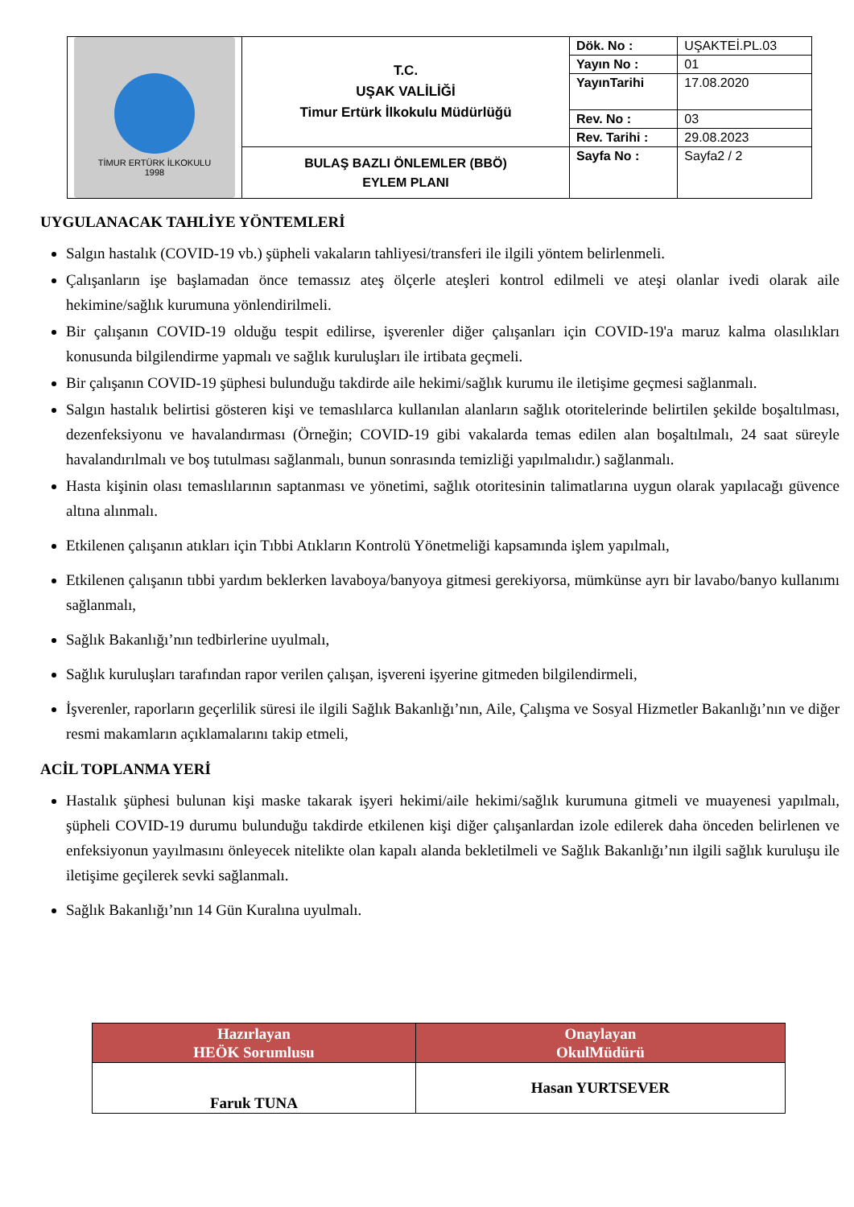| TİMUR ERTÜRK İLKOKULU 1998 | T.C. UŞAK VALİLİĞİ Timur Ertürk İlkokulu Müdürlüğü | Dök. No : | UŞAKTEİ.PL.03 |
| | | Yayın No : | 01 |
| | | YayınTarihi | 17.08.2020 |
| | | Rev. No : | 03 |
| | | Rev. Tarihi : | 29.08.2023 |
| | BULAŞ BAZLI ÖNLEMLER (BBÖ) EYLEM PLANI | Sayfa No : | Sayfa2 / 2 |
UYGULANACAK TAHLİYE YÖNTEMLERİ
Salgın hastalık (COVID-19 vb.) şüpheli vakaların tahliyesi/transferi ile ilgili yöntem belirlenmeli.
Çalışanların işe başlamadan önce temassız ateş ölçerle ateşleri kontrol edilmeli ve ateşi olanlar ivedi olarak aile hekimine/sağlık kurumuna yönlendirilmeli.
Bir çalışanın COVID-19 olduğu tespit edilirse, işverenler diğer çalışanları için COVID-19'a maruz kalma olasılıkları konusunda bilgilendirme yapmalı ve sağlık kuruluşları ile irtibata geçmeli.
Bir çalışanın COVID-19 şüphesi bulunduğu takdirde aile hekimi/sağlık kurumu ile iletişime geçmesi sağlanmalı.
Salgın hastalık belirtisi gösteren kişi ve temaslılarca kullanılan alanların sağlık otoritelerinde belirtilen şekilde boşaltılması, dezenfeksiyonu ve havalandırması (Örneğin; COVID-19 gibi vakalarda temas edilen alan boşaltılmalı, 24 saat süreyle havalandırılmalı ve boş tutulması sağlanmalı, bunun sonrasında temizliği yapılmalıdır.) sağlanmalı.
Hasta kişinin olası temaslılarının saptanması ve yönetimi, sağlık otoritesinin talimatlarına uygun olarak yapılacağı güvence altına alınmalı.
Etkilenen çalışanın atıkları için Tıbbi Atıkların Kontrolü Yönetmeliği kapsamında işlem yapılmalı,
Etkilenen çalışanın tıbbi yardım beklerken lavaboya/banyoya gitmesi gerekiyorsa, mümkünse ayrı bir lavabo/banyo kullanımı sağlanmalı,
Sağlık Bakanlığı’nın tedbirlerine uyulmalı,
Sağlık kuruluşları tarafından rapor verilen çalışan, işvereni işyerine gitmeden bilgilendirmeli,
İşverenler, raporların geçerlilik süresi ile ilgili Sağlık Bakanlığı’nın, Aile, Çalışma ve Sosyal Hizmetler Bakanlığı’nın ve diğer resmi makamların açıklamalarını takip etmeli,
ACİL TOPLANMA YERİ
Hastalık şüphesi bulunan kişi maske takarak işyeri hekimi/aile hekimi/sağlık kurumuna gitmeli ve muayenesi yapılmalı, şüpheli COVID-19 durumu bulunduğu takdirde etkilenen kişi diğer çalışanlardan izole edilerek daha önceden belirlenen ve enfeksiyonun yayılmasını önleyecek nitelikte olan kapalı alanda bekletilmeli ve Sağlık Bakanlığı’nın ilgili sağlık kuruluşu ile iletişime geçilerek sevki sağlanmalı.
Sağlık Bakanlığı’nın 14 Gün Kuralına uyulmalı.
| Hazırlayan HEÖK Sorumlusu | Onaylayan OkulMüdürü |
| --- | --- |
| Faruk TUNA | Hasan YURTSEVER |